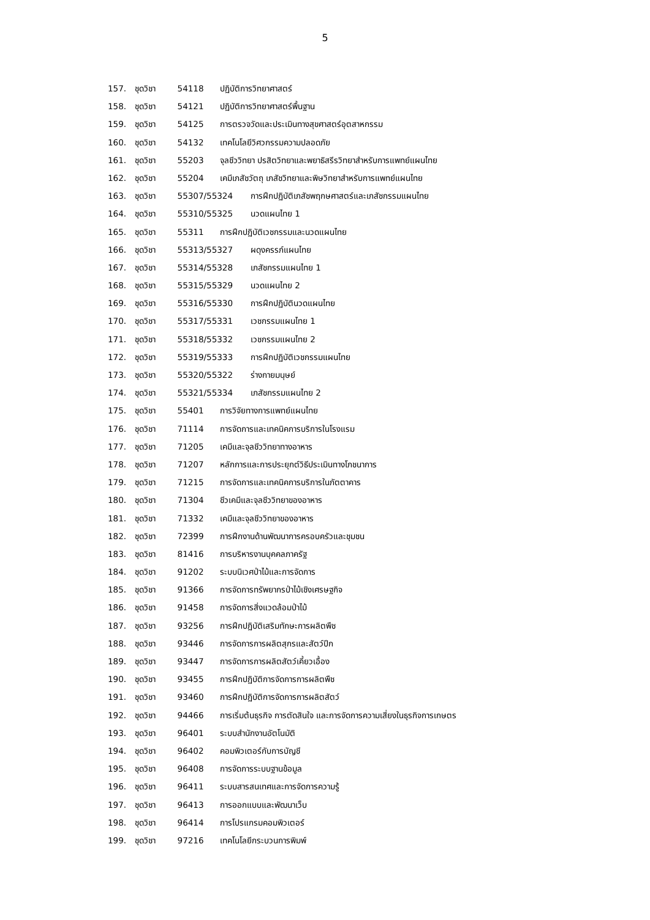5
157. ชุดวิชา 54118 ปฏิบัติการวิทยาศาสตร์
158. ชุดวิชา 54121 ปฏิบัติการวิทยาศาสตร์พื้นฐาน
159. ชุดวิชา 54125 การตรวจวัดและประเมินทางสุขศาสตร์อุตสาหกรรม
160. ชุดวิชา 54132 เทคโนโลยีวิศวกรรมความปลอดภัย
161. ชุดวิชา 55203 จุลชีววิทยา ปรสิตวิทยาและพยาธิสรีรวิทยาสำหรับการแพทย์แผนไทย
162. ชุดวิชา 55204 เคมีเภสัชวัตถุ เภสัชวิทยาและพิษวิทยาสำหรับการแพทย์แผนไทย
163. ชุดวิชา 55307/55324 การฝึกปฏิบัติเภสัชพฤกษศาสตร์และเภสัชกรรมแผนไทย
164. ชุดวิชา 55310/55325 นวดแผนไทย 1
165. ชุดวิชา 55311 การฝึกปฏิบัติเวชกรรมและนวดแผนไทย
166. ชุดวิชา 55313/55327 ผดุงครรภ์แผนไทย
167. ชุดวิชา 55314/55328 เภสัชกรรมแผนไทย 1
168. ชุดวิชา 55315/55329 นวดแผนไทย 2
169. ชุดวิชา 55316/55330 การฝึกปฏิบัตินวดแผนไทย
170. ชุดวิชา 55317/55331 เวชกรรมแผนไทย 1
171. ชุดวิชา 55318/55332 เวชกรรมแผนไทย 2
172. ชุดวิชา 55319/55333 การฝึกปฏิบัติเวชกรรมแผนไทย
173. ชุดวิชา 55320/55322 ร่างกายมนุษย์
174. ชุดวิชา 55321/55334 เภสัชกรรมแผนไทย 2
175. ชุดวิชา 55401 การวิจัยทางการแพทย์แผนไทย
176. ชุดวิชา 71114 การจัดการและเทคนิคการบริการในโรงแรม
177. ชุดวิชา 71205 เคมีและจุลชีววิทยาทางอาหาร
178. ชุดวิชา 71207 หลักการและการประยุกต์วิธีประเมินทางโภชนาการ
179. ชุดวิชา 71215 การจัดการและเทคนิคการบริการในภัตตาคาร
180. ชุดวิชา 71304 ชีวเคมีและจุลชีววิทยาของอาหาร
181. ชุดวิชา 71332 เคมีและจุลชีววิทยาของอาหาร
182. ชุดวิชา 72399 การฝึกงานด้านพัฒนาการครอบครัวและชุมชน
183. ชุดวิชา 81416 การบริหารงานบุคคลภาครัฐ
184. ชุดวิชา 91202 ระบบนิเวศป่าไม้และการจัดการ
185. ชุดวิชา 91366 การจัดการทรัพยากรป่าไม้เชิงเศรษฐกิจ
186. ชุดวิชา 91458 การจัดการสิ่งแวดล้อมป่าไม้
187. ชุดวิชา 93256 การฝึกปฏิบัติเสริมทักษะการผลิตพืช
188. ชุดวิชา 93446 การจัดการการผลิตสุกรและสัตว์ปีก
189. ชุดวิชา 93447 การจัดการการผลิตสัตว์เคี้ยวเอื้อง
190. ชุดวิชา 93455 การฝึกปฏิบัติการจัดการการผลิตพืช
191. ชุดวิชา 93460 การฝึกปฏิบัติการจัดการการผลิตสัตว์
192. ชุดวิชา 94466 การเริ่มต้นธุรกิจ การตัดสินใจ และการจัดการความเสี่ยงในธุรกิจการเกษตร
193. ชุดวิชา 96401 ระบบสำนักงานอัตโนมัติ
194. ชุดวิชา 96402 คอมพิวเตอร์กับการบัญชี
195. ชุดวิชา 96408 การจัดการระบบฐานข้อมูล
196. ชุดวิชา 96411 ระบบสารสนเทศและการจัดการความรู้
197. ชุดวิชา 96413 การออกแบบและพัฒนาเว็บ
198. ชุดวิชา 96414 การโปรแกรมคอมพิวเตอร์
199. ชุดวิชา 97216 เทคโนโลยีกระบวนการพิมพ์